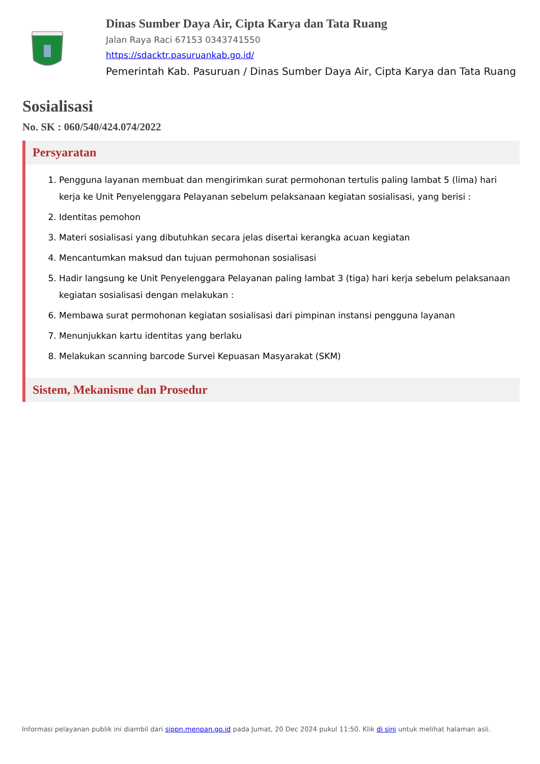Dinas Sumber Daya Air, Cipta Karya dan Tata Ruang
Jalan Raya Raci 67153 0343741550
https://sdacktr.pasuruankab.go.id/
Pemerintah Kab. Pasuruan / Dinas Sumber Daya Air, Cipta Karya dan Tata Ruang
Sosialisasi
No. SK : 060/540/424.074/2022
Persyaratan
1. Pengguna layanan membuat dan mengirimkan surat permohonan tertulis paling lambat 5 (lima) hari kerja ke Unit Penyelenggara Pelayanan sebelum pelaksanaan kegiatan sosialisasi, yang berisi :
2. Identitas pemohon
3. Materi sosialisasi yang dibutuhkan secara jelas disertai kerangka acuan kegiatan
4. Mencantumkan maksud dan tujuan permohonan sosialisasi
5. Hadir langsung ke Unit Penyelenggara Pelayanan paling lambat 3 (tiga) hari kerja sebelum pelaksanaan kegiatan sosialisasi dengan melakukan :
6. Membawa surat permohonan kegiatan sosialisasi dari pimpinan instansi pengguna layanan
7. Menunjukkan kartu identitas yang berlaku
8. Melakukan scanning barcode Survei Kepuasan Masyarakat (SKM)
Sistem, Mekanisme dan Prosedur
Informasi pelayanan publik ini diambil dari sippn.menpan.go.id pada Jumat, 20 Dec 2024 pukul 11:50. Klik di sini untuk melihat halaman asli.